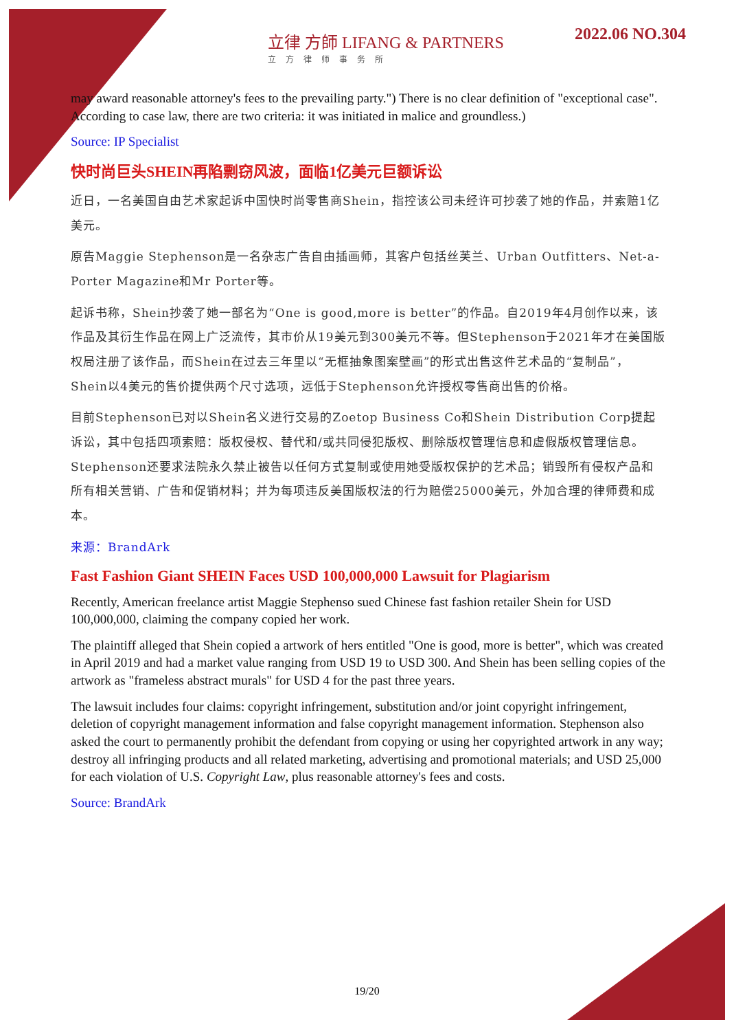立律 方師 LIFANG & PARTNERS
立方律师事务所
2022.06 NO.304
may award reasonable attorney's fees to the prevailing party.") There is no clear definition of "exceptional case". According to case law, there are two criteria: it was initiated in malice and groundless.)
Source: IP Specialist
快时尚巨头SHEIN再陷剽窃风波，面临1亿美元巨额诉讼
近日，一名美国自由艺术家起诉中国快时尚零售商Shein，指控该公司未经许可抄袭了她的作品，并索赔1亿美元。
原告Maggie Stephenson是一名杂志广告自由插画师，其客户包括丝芙兰、Urban Outfitters、Net-a-Porter Magazine和Mr Porter等。
起诉书称，Shein抄袭了她一部名为“One is good,more is better”的作品。自2019年4月创作以来，该作品及其衍生作品在网上广泛流传，其市价从19美元到300美元不等。但Stephenson于2021年才在美国版权局注册了该作品，而Shein在过去三年里以“无框抽象图案壁画”的形式出售这件艺术品的“复制品”，Shein以4美元的售价提供两个尺寸选项，远低于Stephenson允许授权零售商出售的价格。
目前Stephenson已对以Shein名义进行交易的Zoetop Business Co和Shein Distribution Corp提起诉讼，其中包括四项索赔：版权侵权、替代和/或共同侵犯版权、删除版权管理信息和虚假版权管理信息。Stephenson还要求法院永久禁止被告以任何方式复制或使用她受版权保护的艺术品；销毁所有侵权产品和所有相关营销、广告和促销材料；并为每项违反美国版权法的行为赔偿25000美元，外加合理的律师费和成本。
来源：BrandArk
Fast Fashion Giant SHEIN Faces USD 100,000,000 Lawsuit for Plagiarism
Recently, American freelance artist Maggie Stephenso sued Chinese fast fashion retailer Shein for USD 100,000,000, claiming the company copied her work.
The plaintiff alleged that Shein copied a artwork of hers entitled "One is good, more is better", which was created in April 2019 and had a market value ranging from USD 19 to USD 300. And Shein has been selling copies of the artwork as "frameless abstract murals" for USD 4 for the past three years.
The lawsuit includes four claims: copyright infringement, substitution and/or joint copyright infringement, deletion of copyright management information and false copyright management information. Stephenson also asked the court to permanently prohibit the defendant from copying or using her copyrighted artwork in any way; destroy all infringing products and all related marketing, advertising and promotional materials; and USD 25,000 for each violation of U.S. Copyright Law, plus reasonable attorney's fees and costs.
Source: BrandArk
19/20